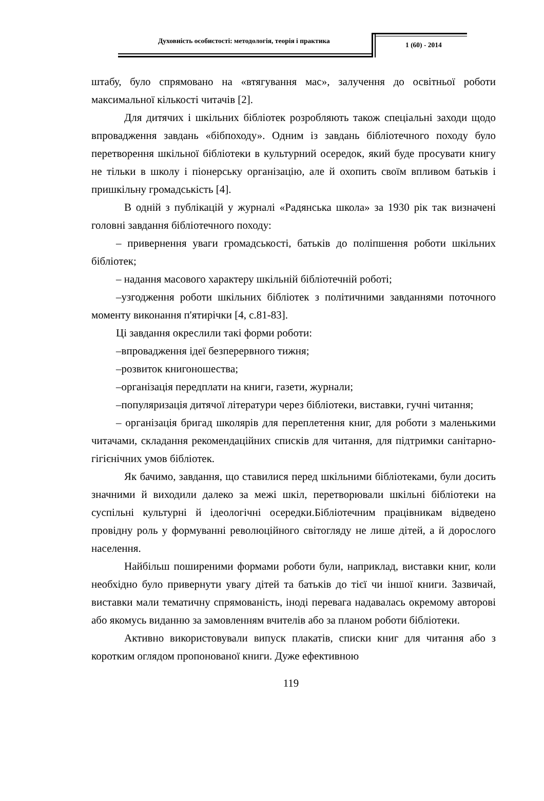Духовність особистості: методологія, теорія і практика 1 (60) - 2014
штабу, було спрямовано на «втягування мас», залучення до освітньої роботи максимальної кількості читачів [2].
Для дитячих і шкільних бібліотек розробляють також спеціальні заходи щодо впровадження завдань «бібпоходу». Одним із завдань бібліотечного походу було перетворення шкільної бібліотеки в культурний осередок, який буде просувати книгу не тільки в школу і піонерську організацію, але й охопить своїм впливом батьків і пришкільну громадськість [4].
В одній з публікацій у журналі «Радянська школа» за 1930 рік так визначені головні завдання бібліотечного походу:
– привернення уваги громадськості, батьків до поліпшення роботи шкільних бібліотек;
– надання масового характеру шкільній бібліотечній роботі;
–узгодження роботи шкільних бібліотек з політичними завданнями поточного моменту виконання п'ятирічки [4, с.81-83].
Ці завдання окреслили такі форми роботи:
–впровадження ідеї безперервного тижня;
–розвиток книгоношества;
–організація передплати на книги, газети, журнали;
–популяризація дитячої літератури через бібліотеки, виставки, гучні читання;
– організація бригад школярів для переплетення книг, для роботи з маленькими читачами, складання рекомендаційних списків для читання, для підтримки санітарно-гігієнічних умов бібліотек.
Як бачимо, завдання, що ставилися перед шкільними бібліотеками, були досить значними й виходили далеко за межі шкіл, перетворювали шкільні бібліотеки на суспільні культурні й ідеологічні осередки.Бібліотечним працівникам відведено провідну роль у формуванні революційного світогляду не лише дітей, а й дорослого населення.
Найбільш поширеними формами роботи були, наприклад, виставки книг, коли необхідно було привернути увагу дітей та батьків до тієї чи іншої книги. Зазвичай, виставки мали тематичну спрямованість, іноді перевага надавалась окремому авторові або якомусь виданню за замовленням вчителів або за планом роботи бібліотеки.
Активно використовували випуск плакатів, списки книг для читання або з коротким оглядом пропонованої книги. Дуже ефективною
119